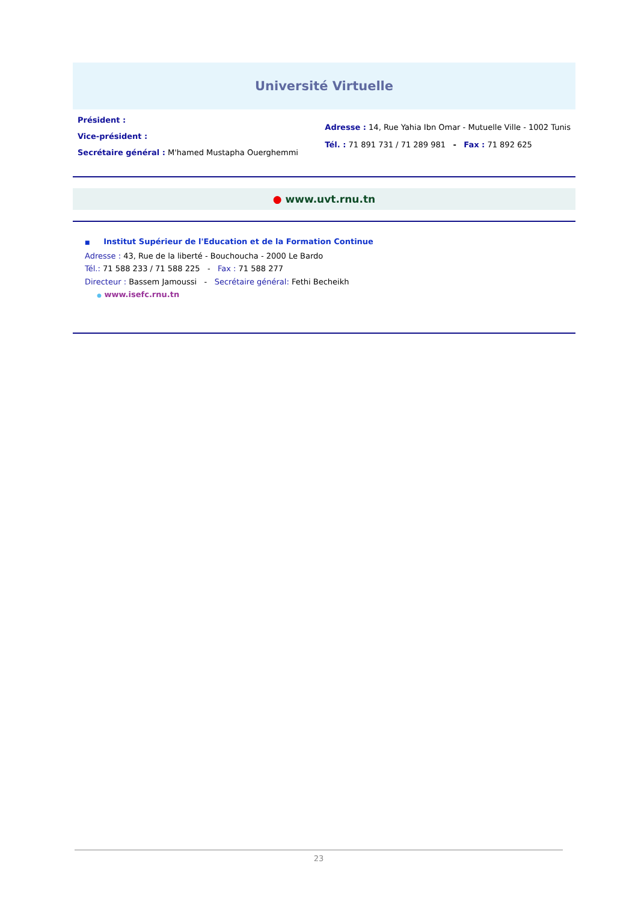Université Virtuelle
Président :
Vice-président :
Secrétaire général : M'hamed Mustapha Ouerghemmi
Adresse : 14, Rue Yahia Ibn Omar - Mutuelle Ville - 1002 Tunis
Tél. : 71 891 731 / 71 289 981 - Fax : 71 892 625
● www.uvt.rnu.tn
■ Institut Supérieur de l'Education et de la Formation Continue
Adresse : 43, Rue de la liberté - Bouchoucha - 2000 Le Bardo
Tél.: 71 588 233 / 71 588 225 - Fax : 71 588 277
Directeur : Bassem Jamoussi - Secrétaire général: Fethi Becheikh
● www.isefc.rnu.tn
23